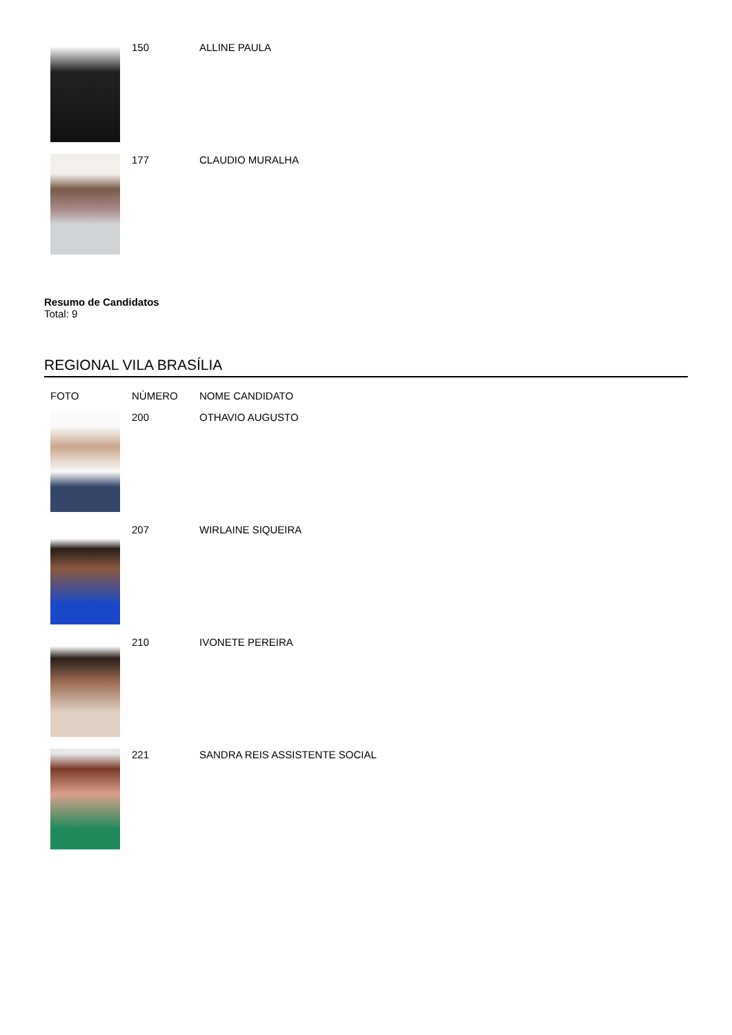| | 150 | ALLINE PAULA |
| | 177 | CLAUDIO MURALHA |
Resumo de Candidatos
Total: 9
REGIONAL VILA BRASÍLIA
| FOTO | NÚMERO | NOME CANDIDATO |
| --- | --- | --- |
| | 200 | OTHAVIO AUGUSTO |
| | 207 | WIRLAINE SIQUEIRA |
| | 210 | IVONETE PEREIRA |
| | 221 | SANDRA REIS ASSISTENTE SOCIAL |